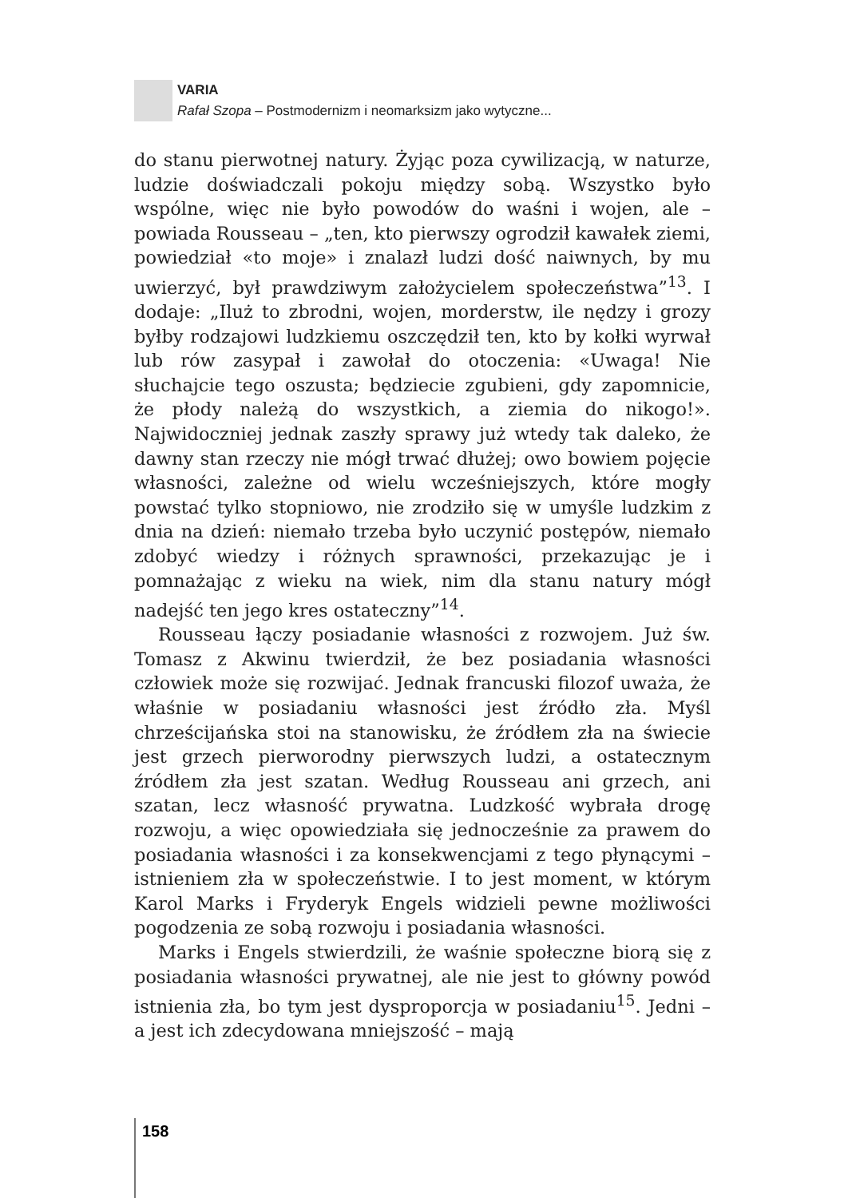VARIA
Rafał Szopa – Postmodernizm i neomarksizm jako wytyczne...
do stanu pierwotnej natury. Żyjąc poza cywilizacją, w naturze, ludzie doświadczali pokoju między sobą. Wszystko było wspólne, więc nie było powodów do waśni i wojen, ale – powiada Rousseau – „ten, kto pierwszy ogrodził kawałek ziemi, powiedział «to moje» i znalazł ludzi dość naiwnych, by mu uwierzyć, był prawdziwym założycielem społeczeństwa”<sup>13</sup>. I dodaje: „Iluż to zbrodni, wojen, morderstw, ile nędzy i grozy byłby rodzajowi ludzkiemu oszczędził ten, kto by kołki wyrwał lub rów zasypał i zawołał do otoczenia: «Uwaga! Nie słuchajcie tego oszusta; będziecie zgubieni, gdy zapomnicie, że płody należą do wszystkich, a ziemia do nikogo!». Najwidoczniej jednak zaszły sprawy już wtedy tak daleko, że dawny stan rzeczy nie mógł trwać dłużej; owo bowiem pojęcie własności, zależne od wielu wcześniejszych, które mogły powstać tylko stopniowo, nie zrodziło się w umyśle ludzkim z dnia na dzień: niemało trzeba było uczynić postępów, niemało zdobyć wiedzy i różnych sprawności, przekazując je i pomnażając z wieku na wiek, nim dla stanu natury mógł nadejść ten jego kres ostateczny”<sup>14</sup>.
Rousseau łączy posiadanie własności z rozwojem. Już św. Tomasz z Akwinu twierdził, że bez posiadania własności człowiek może się rozwijać. Jednak francuski filozof uważa, że właśnie w posiadaniu własności jest źródło zła. Myśl chrześcijańska stoi na stanowisku, że źródłem zła na świecie jest grzech pierworodny pierwszych ludzi, a ostatecznym źródłem zła jest szatan. Według Rousseau ani grzech, ani szatan, lecz własność prywatna. Ludzkość wybrała drogę rozwoju, a więc opowiedziała się jednocześnie za prawem do posiadania własności i za konsekwencjami z tego płynącymi – istnieniem zła w społeczeństwie. I to jest moment, w którym Karol Marks i Fryderyk Engels widzieli pewne możliwości pogodzenia ze sobą rozwoju i posiadania własności.
Marks i Engels stwierdzili, że waśnie społeczne biorą się z posiadania własności prywatnej, ale nie jest to główny powód istnienia zła, bo tym jest dysproporcja w posiadaniu<sup>15</sup>. Jedni – a jest ich zdecydowana mniejszość – mają
158